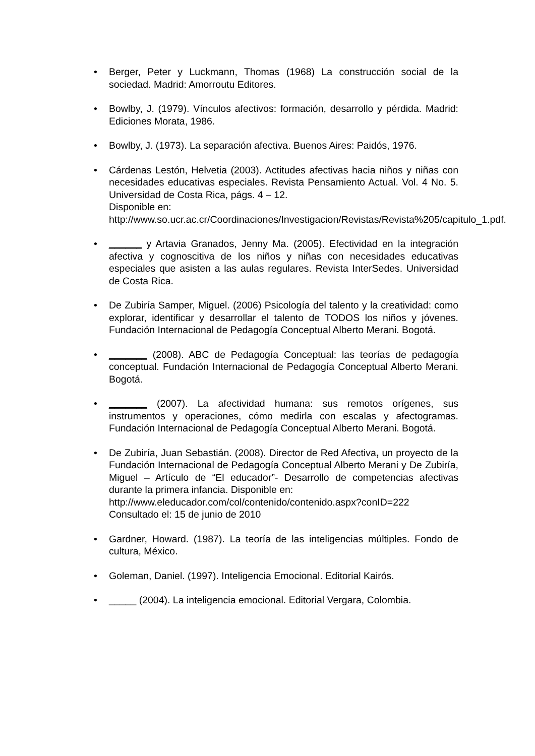• Berger, Peter y Luckmann, Thomas (1968) La construcción social de la sociedad. Madrid: Amorroutu Editores.
• Bowlby, J. (1979). Vínculos afectivos: formación, desarrollo y pérdida. Madrid: Ediciones Morata, 1986.
• Bowlby, J. (1973). La separación afectiva. Buenos Aires: Paidós, 1976.
• Cárdenas Lestón, Helvetia (2003). Actitudes afectivas hacia niños y niñas con necesidades educativas especiales. Revista Pensamiento Actual. Vol. 4 No. 5. Universidad de Costa Rica, págs. 4 – 12.
Disponible en:
http://www.so.ucr.ac.cr/Coordinaciones/Investigacion/Revistas/Revista%205/capitulo_1.pdf.
• ______ y Artavia Granados, Jenny Ma. (2005). Efectividad en la integración afectiva y cognoscitiva de los niños y niñas con necesidades educativas especiales que asisten a las aulas regulares. Revista InterSedes. Universidad de Costa Rica.
• De Zubiría Samper, Miguel. (2006) Psicología del talento y la creatividad: como explorar, identificar y desarrollar el talento de TODOS los niños y jóvenes. Fundación Internacional de Pedagogía Conceptual Alberto Merani. Bogotá.
• _______ (2008). ABC de Pedagogía Conceptual: las teorías de pedagogía conceptual. Fundación Internacional de Pedagogía Conceptual Alberto Merani. Bogotá.
• _______ (2007). La afectividad humana: sus remotos orígenes, sus instrumentos y operaciones, cómo medirla con escalas y afectogramas. Fundación Internacional de Pedagogía Conceptual Alberto Merani. Bogotá.
• De Zubiría, Juan Sebastián. (2008). Director de Red Afectiva, un proyecto de la Fundación Internacional de Pedagogía Conceptual Alberto Merani y De Zubiría, Miguel – Artículo de “El educador”- Desarrollo de competencias afectivas durante la primera infancia. Disponible en:
http://www.eleducador.com/col/contenido/contenido.aspx?conID=222
Consultado el: 15 de junio de 2010
• Gardner, Howard. (1987). La teoría de las inteligencias múltiples. Fondo de cultura, México.
• Goleman, Daniel. (1997). Inteligencia Emocional. Editorial Kairós.
• _____ (2004). La inteligencia emocional. Editorial Vergara, Colombia.